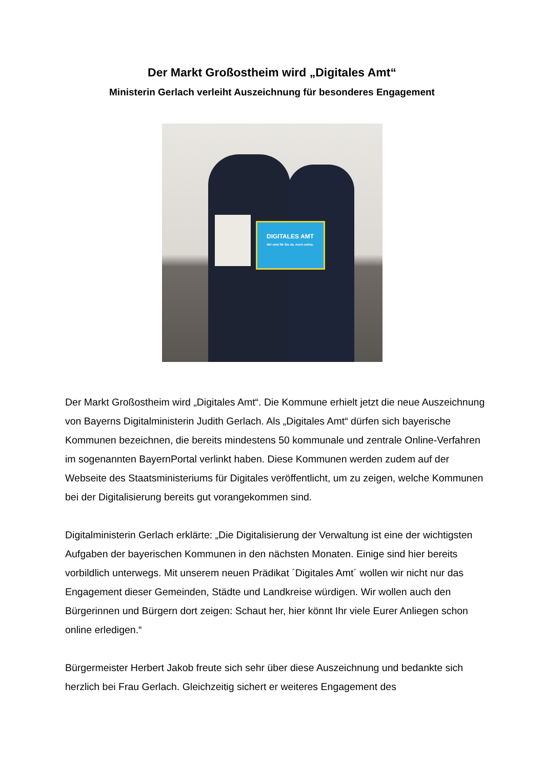Der Markt Großostheim wird „Digitales Amt“
Ministerin Gerlach verleiht Auszeichnung für besonderes Engagement
DIGITALES AMT
Wir sind für Sie da. Auch online.
Der Markt Großostheim wird „Digitales Amt“. Die Kommune erhielt jetzt die neue Auszeichnung von Bayerns Digitalministerin Judith Gerlach. Als „Digitales Amt“ dürfen sich bayerische Kommunen bezeichnen, die bereits mindestens 50 kommunale und zentrale Online-Verfahren im sogenannten BayernPortal verlinkt haben. Diese Kommunen werden zudem auf der Webseite des Staatsministeriums für Digitales veröffentlicht, um zu zeigen, welche Kommunen bei der Digitalisierung bereits gut vorangekommen sind.
Digitalministerin Gerlach erklärte: „Die Digitalisierung der Verwaltung ist eine der wichtigsten Aufgaben der bayerischen Kommunen in den nächsten Monaten. Einige sind hier bereits vorbildlich unterwegs. Mit unserem neuen Prädikat ´Digitales Amt´ wollen wir nicht nur das Engagement dieser Gemeinden, Städte und Landkreise würdigen. Wir wollen auch den Bürgerinnen und Bürgern dort zeigen: Schaut her, hier könnt Ihr viele Eurer Anliegen schon online erledigen.“
Bürgermeister Herbert Jakob freute sich sehr über diese Auszeichnung und bedankte sich herzlich bei Frau Gerlach. Gleichzeitig sichert er weiteres Engagement des